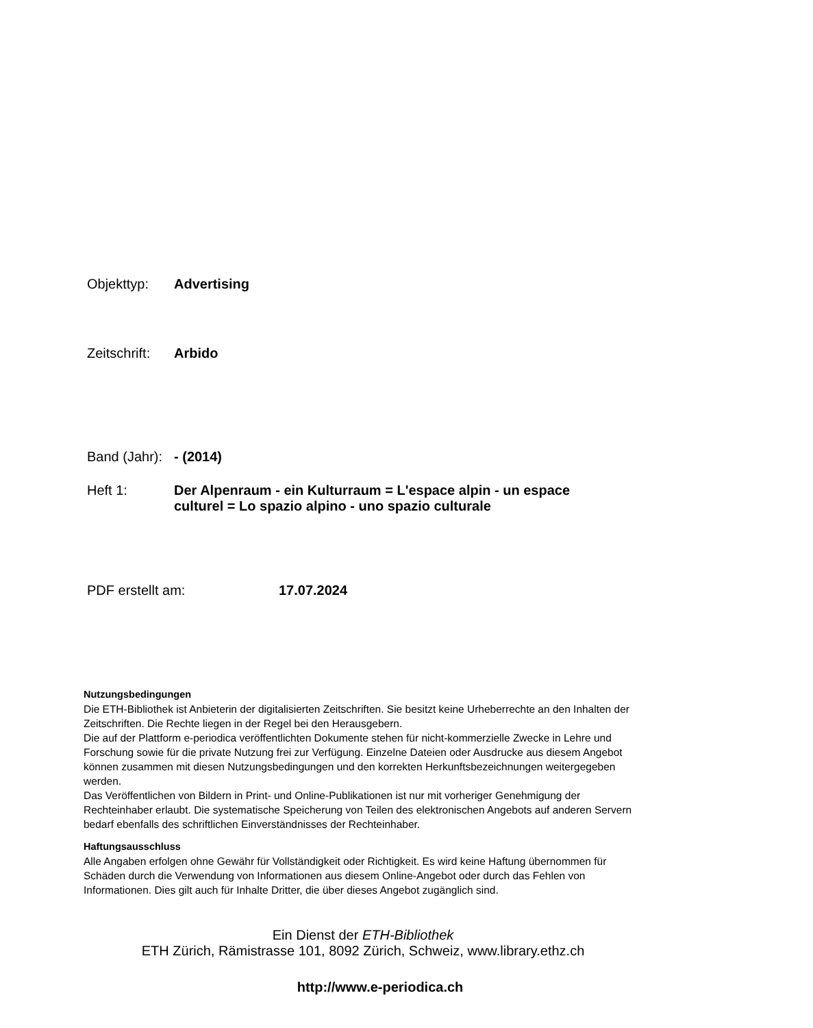Objekttyp: Advertising
Zeitschrift:
Arbido
Band (Jahr):
- (2014)
Heft 1: Der Alpenraum - ein Kulturraum = L'espace alpin - un espace culturel = Lo spazio alpino - uno spazio culturale
PDF erstellt am: 17.07.2024
Nutzungsbedingungen
Die ETH-Bibliothek ist Anbieterin der digitalisierten Zeitschriften. Sie besitzt keine Urheberrechte an den Inhalten der Zeitschriften. Die Rechte liegen in der Regel bei den Herausgebern.
Die auf der Plattform e-periodica veröffentlichten Dokumente stehen für nicht-kommerzielle Zwecke in Lehre und Forschung sowie für die private Nutzung frei zur Verfügung. Einzelne Dateien oder Ausdrucke aus diesem Angebot können zusammen mit diesen Nutzungsbedingungen und den korrekten Herkunftsbezeichnungen weitergegeben werden.
Das Veröffentlichen von Bildern in Print- und Online-Publikationen ist nur mit vorheriger Genehmigung der Rechteinhaber erlaubt. Die systematische Speicherung von Teilen des elektronischen Angebots auf anderen Servern bedarf ebenfalls des schriftlichen Einverständnisses der Rechteinhaber.
Haftungsausschluss
Alle Angaben erfolgen ohne Gewähr für Vollständigkeit oder Richtigkeit. Es wird keine Haftung übernommen für Schäden durch die Verwendung von Informationen aus diesem Online-Angebot oder durch das Fehlen von Informationen. Dies gilt auch für Inhalte Dritter, die über dieses Angebot zugänglich sind.
Ein Dienst der ETH-Bibliothek
ETH Zürich, Rämistrasse 101, 8092 Zürich, Schweiz, www.library.ethz.ch
http://www.e-periodica.ch